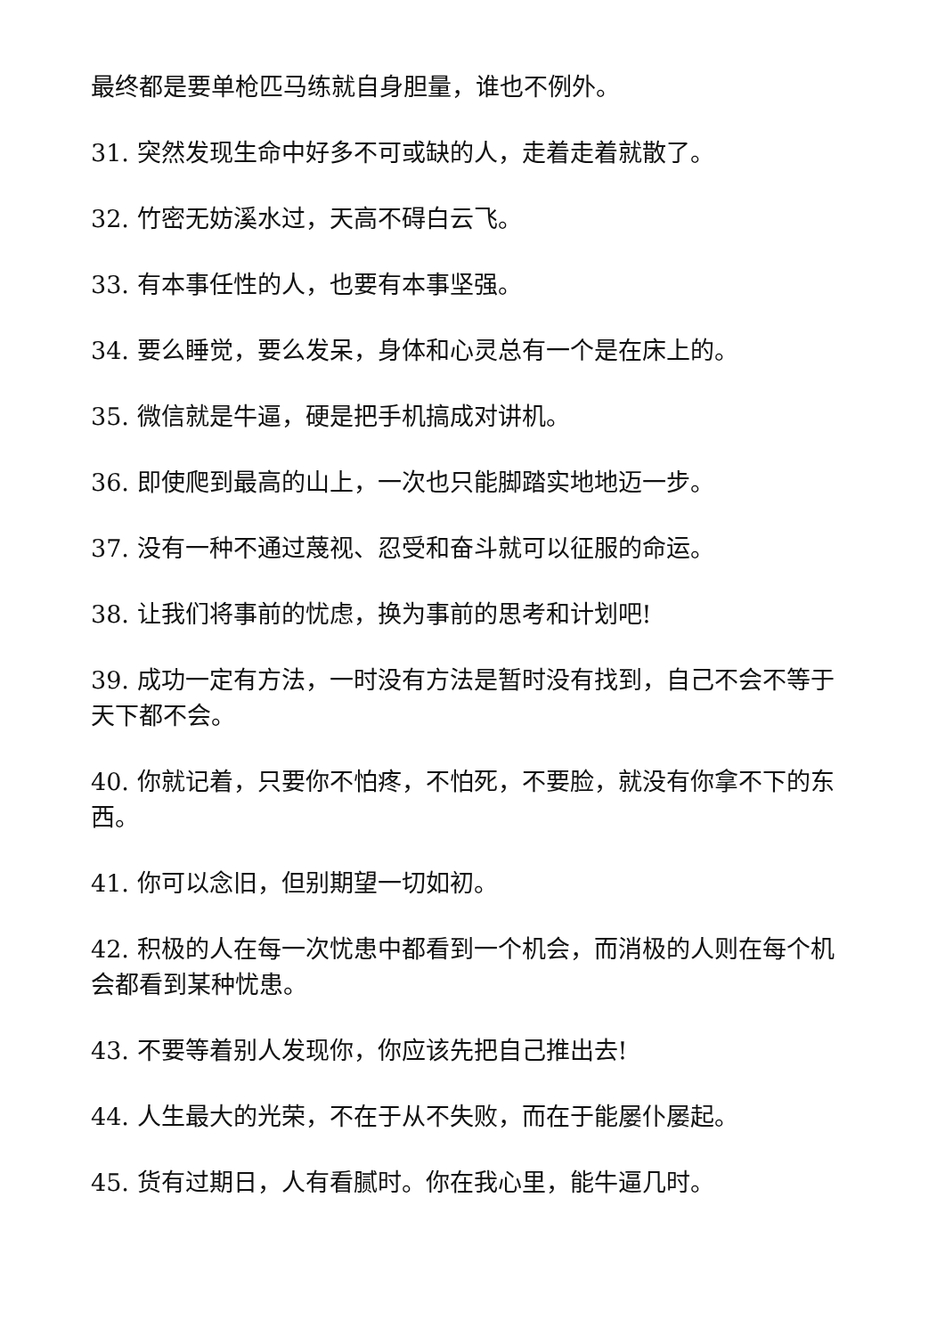最终都是要单枪匹马练就自身胆量，谁也不例外。
31. 突然发现生命中好多不可或缺的人，走着走着就散了。
32. 竹密无妨溪水过，天高不碍白云飞。
33. 有本事任性的人，也要有本事坚强。
34. 要么睡觉，要么发呆，身体和心灵总有一个是在床上的。
35. 微信就是牛逼，硬是把手机搞成对讲机。
36. 即使爬到最高的山上，一次也只能脚踏实地地迈一步。
37. 没有一种不通过蔑视、忍受和奋斗就可以征服的命运。
38. 让我们将事前的忧虑，换为事前的思考和计划吧!
39. 成功一定有方法，一时没有方法是暂时没有找到，自己不会不等于天下都不会。
40. 你就记着，只要你不怕疼，不怕死，不要脸，就没有你拿不下的东西。
41. 你可以念旧，但别期望一切如初。
42. 积极的人在每一次忧患中都看到一个机会，而消极的人则在每个机会都看到某种忧患。
43. 不要等着别人发现你，你应该先把自己推出去!
44. 人生最大的光荣，不在于从不失败，而在于能屡仆屡起。
45. 货有过期日，人有看腻时。你在我心里，能牛逼几时。